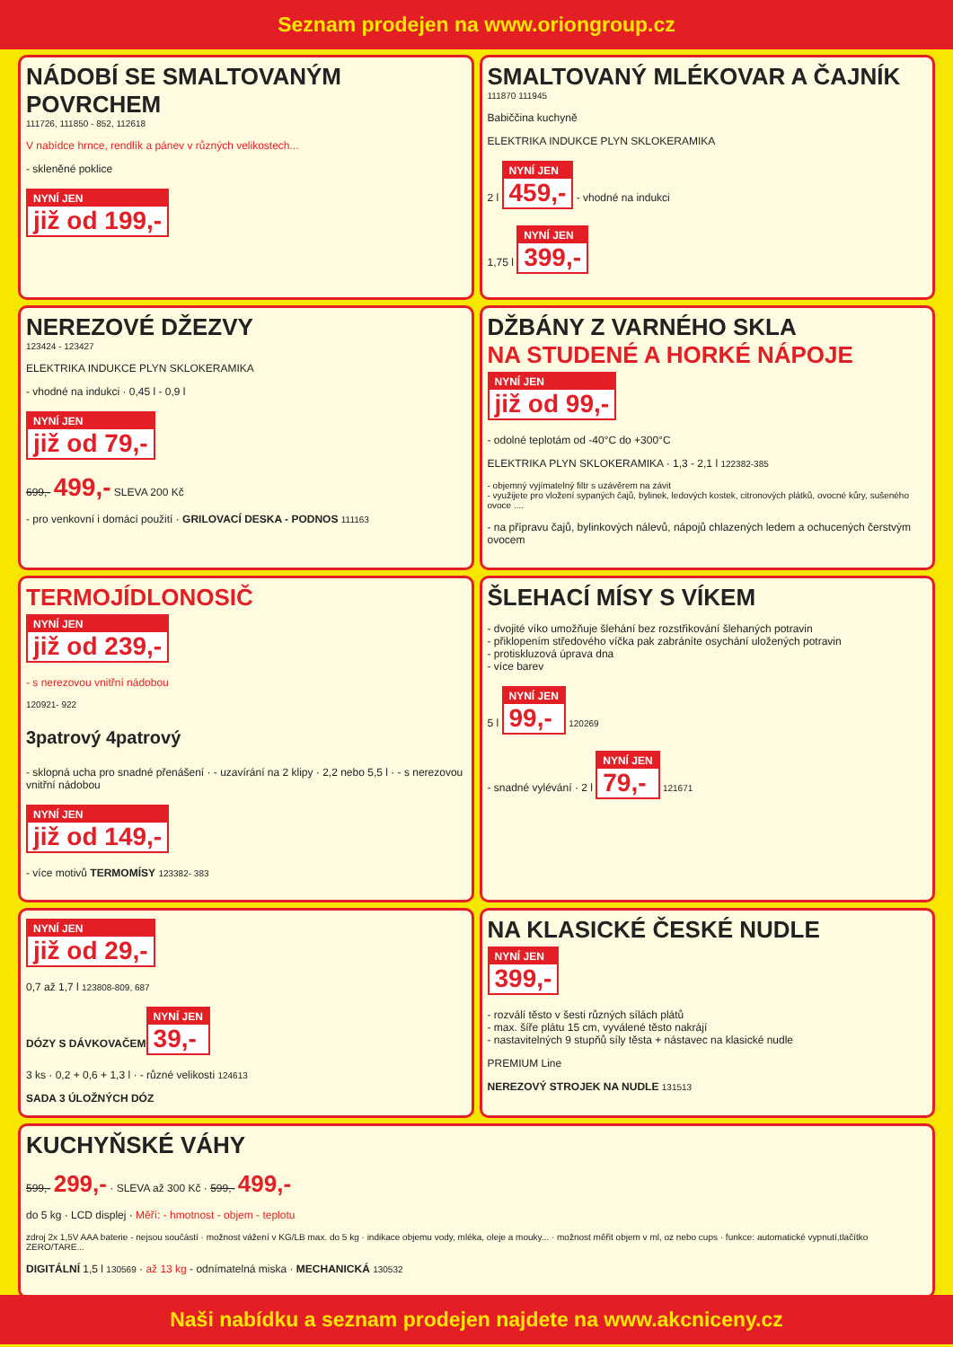Seznam prodejen na www.oriongroup.cz
NÁDOBÍ SE SMALTOVANÝM POVRCHEM
111726, 111850 - 852, 112618
V nabídce hrnce, rendlík a pánev v různých velikostech...
- skleněné poklice
NYNÍ JEN již od 199,-
SMALTOVANÝ MLÉKOVAR A ČAJNÍK
111870 111945
Babiččina kuchyně
ELEKTRIKA INDUKCE PLYN SKLOKERAMIKA
2 l NYNÍ JEN 459,- - vhodné na indukci
1,75 l NYNÍ JEN 399,-
NEREZOVÉ DŽEZVY
123424 - 123427
ELEKTRIKA INDUKCE PLYN SKLOKERAMIKA
- vhodné na indukci · 0,45 l - 0,9 l
NYNÍ JEN již od 79,-
699,- 499,- SLEVA 200 Kč
- pro venkovní i domácí použití · GRILOVACÍ DESKA - PODNOS 111163
DŽBÁNY Z VARNÉHO SKLA
NA STUDENÉ A HORKÉ NÁPOJE
NYNÍ JEN již od 99,-
- odolné teplotám od -40°C do +300°C
ELEKTRIKA PLYN SKLOKERAMIKA · 1,3 - 2,1 l 122382-385
- objemný vyjímatelný filtr s uzávěrem na závit
- využijete pro vložení sypaných čajů, bylinek, ledových kostek, citronových plátků, ovocné kůry, sušeného ovoce ....
- na přípravu čajů, bylinkových nálevů, nápojů chlazených ledem a ochucených čerstvým ovocem
TERMOJÍDLONOSIČ
NYNÍ JEN již od 239,-
- s nerezovou vnitřní nádobou
120921- 922
3patrový 4patrový
- sklopná ucha pro snadné přenášení · - uzavírání na 2 klipy · 2,2 nebo 5,5 l · - s nerezovou vnitřní nádobou
NYNÍ JEN již od 149,-
- více motivů TERMOMÍSY 123382- 383
ŠLEHACÍ MÍSY S VÍKEM
- dvojité víko umožňuje šlehání bez rozstřikování šlehaných potravin
- přiklopením středového víčka pak zabráníte osychání uložených potravin
- protiskluzová úprava dna
- více barev
5 l NYNÍ JEN 99,- 120269
- snadné vylévání · 2 l NYNÍ JEN 79,- 121671
NYNÍ JEN již od 29,-
0,7 až 1,7 l 123808-809, 687
DÓZY S DÁVKOVAČEM
NYNÍ JEN 39,-
3 ks · 0,2 + 0,6 + 1,3 l · - různé velikosti 124613
SADA 3 ÚLOŽNÝCH DÓZ
NA KLASICKÉ ČESKÉ NUDLE
NYNÍ JEN 399,-
- rozválí těsto v šesti různých sílách plátů
- max. šíře plátu 15 cm, vyválené těsto nakrájí
- nastavitelných 9 stupňů síly těsta + nástavec na klasické nudle
PREMIUM Line
NEREZOVÝ STROJEK NA NUDLE 131513
KUCHYŇSKÉ VÁHY
599,- 299,- · SLEVA až 300 Kč · 599,- 499,-
do 5 kg · LCD displej · Měří: - hmotnost - objem - teplotu
zdroj 2x 1,5V AAA baterie - nejsou součástí · možnost vážení v KG/LB max. do 5 kg · indikace objemu vody, mléka, oleje a mouky... · možnost měřit objem v ml, oz nebo cups · funkce: automatické vypnutí,tlačítko ZERO/TARE...
DIGITÁLNÍ 1,5 l 130569 · až 13 kg - odnímatelná miska · MECHANICKÁ 130532
Naši nabídku a seznam prodejen najdete na www.akcniceny.cz